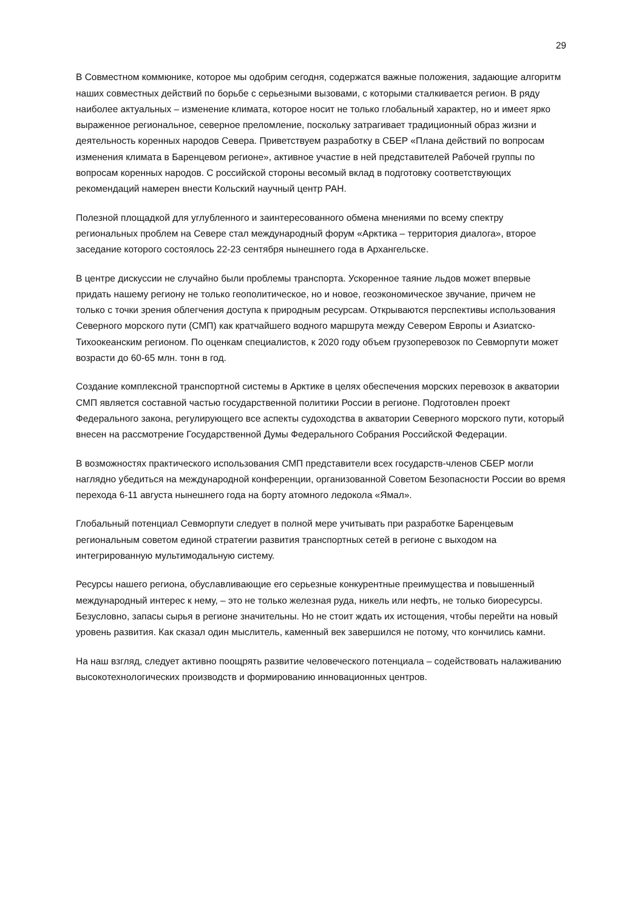29
В Совместном коммюнике, которое мы одобрим сегодня, содержатся важные положения, задающие алгоритм наших совместных действий по борьбе с серьезными вызовами, с которыми сталкивается регион. В ряду наиболее актуальных – изменение климата, которое носит не только глобальный характер, но и имеет ярко выраженное региональное, северное преломление, поскольку затрагивает традиционный образ жизни и деятельность коренных народов Севера. Приветствуем разработку в СБЕР «Плана действий по вопросам изменения климата в Баренцевом регионе», активное участие в ней представителей Рабочей группы по вопросам коренных народов. С российской стороны весомый вклад в подготовку соответствующих рекомендаций намерен внести Кольский научный центр РАН.
Полезной площадкой для углубленного и заинтересованного обмена мнениями по всему спектру региональных проблем на Севере стал международный форум «Арктика – территория диалога», второе заседание которого состоялось 22-23 сентября нынешнего года в Архангельске.
В центре дискуссии не случайно были проблемы транспорта. Ускоренное таяние льдов может впервые придать нашему региону не только геополитическое, но и новое, геоэкономическое звучание, причем не только с точки зрения облегчения доступа к природным ресурсам. Открываются перспективы использования Северного морского пути (СМП) как кратчайшего водного маршрута между Севером Европы и Азиатско-Тихоокеанским регионом. По оценкам специалистов, к 2020 году объем грузоперевозок по Севморпути может возрасти до 60-65 млн. тонн в год.
Создание комплексной транспортной системы в Арктике в целях обеспечения морских перевозок в акватории СМП является составной частью государственной политики России в регионе. Подготовлен проект Федерального закона, регулирующего все аспекты судоходства в акватории Северного морского пути, который внесен на рассмотрение Государственной Думы Федерального Собрания Российской Федерации.
В возможностях практического использования СМП представители всех государств-членов СБЕР могли наглядно убедиться на международной конференции, организованной Советом Безопасности России во время перехода 6-11 августа нынешнего года на борту атомного ледокола «Ямал».
Глобальный потенциал Севморпути следует в полной мере учитывать при разработке Баренцевым региональным советом единой стратегии развития транспортных сетей в регионе с выходом на интегрированную мультимодальную систему.
Ресурсы нашего региона, обуславливающие его серьезные конкурентные преимущества и повышенный международный интерес к нему, – это не только железная руда, никель или нефть, не только биоресурсы. Безусловно, запасы сырья в регионе значительны. Но не стоит ждать их истощения, чтобы перейти на новый уровень развития. Как сказал один мыслитель, каменный век завершился не потому, что кончились камни.
На наш взгляд, следует активно поощрять развитие человеческого потенциала – содействовать налаживанию высокотехнологических производств и формированию инновационных центров.